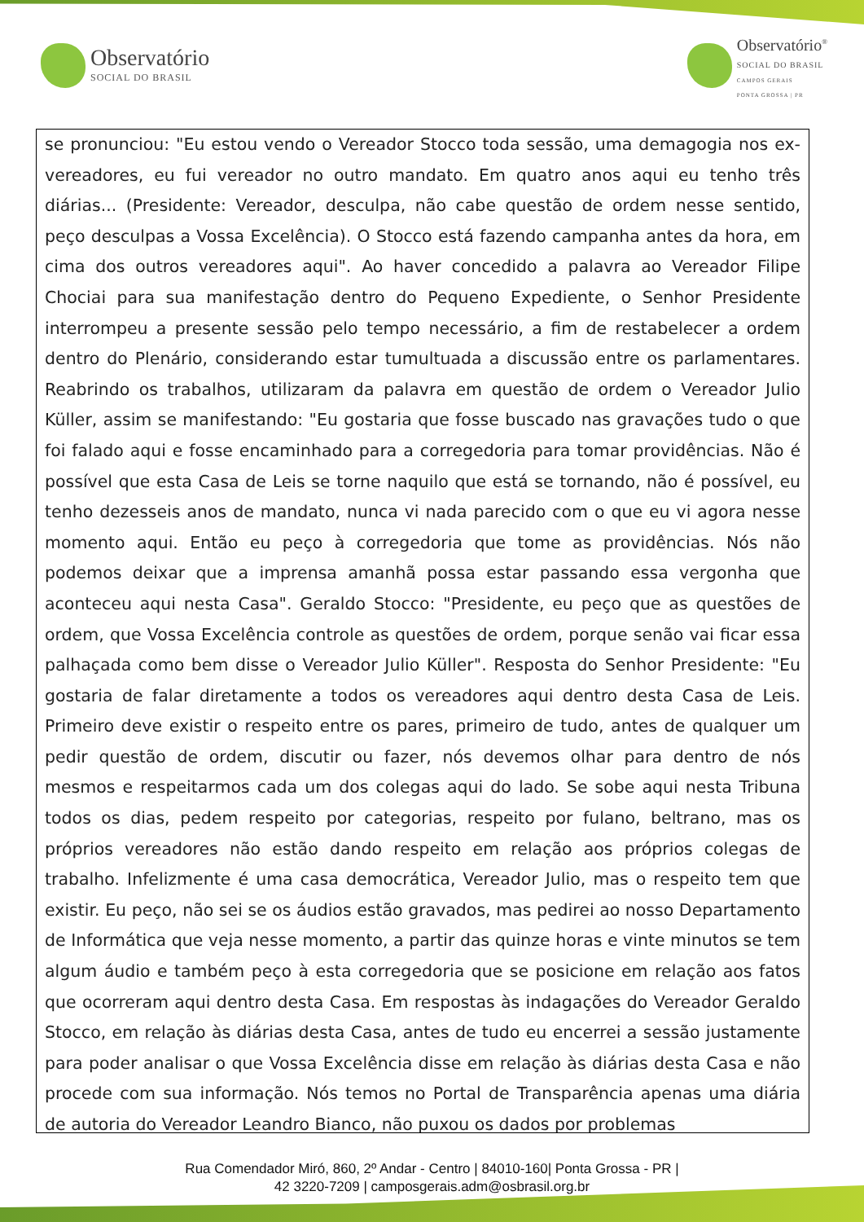Observatório
SOCIAL DO BRASIL
Observatório<sup>®</sup>
SOCIAL DO BRASIL
CAMPOS GERAIS
PONTA GROSSA | PR
se pronunciou: "Eu estou vendo o Vereador Stocco toda sessão, uma demagogia nos ex-vereadores, eu fui vereador no outro mandato. Em quatro anos aqui eu tenho três diárias... (Presidente: Vereador, desculpa, não cabe questão de ordem nesse sentido, peço desculpas a Vossa Excelência). O Stocco está fazendo campanha antes da hora, em cima dos outros vereadores aqui". Ao haver concedido a palavra ao Vereador Filipe Chociai para sua manifestação dentro do Pequeno Expediente, o Senhor Presidente interrompeu a presente sessão pelo tempo necessário, a fim de restabelecer a ordem dentro do Plenário, considerando estar tumultuada a discussão entre os parlamentares. Reabrindo os trabalhos, utilizaram da palavra em questão de ordem o Vereador Julio Küller, assim se manifestando: "Eu gostaria que fosse buscado nas gravações tudo o que foi falado aqui e fosse encaminhado para a corregedoria para tomar providências. Não é possível que esta Casa de Leis se torne naquilo que está se tornando, não é possível, eu tenho dezesseis anos de mandato, nunca vi nada parecido com o que eu vi agora nesse momento aqui. Então eu peço à corregedoria que tome as providências. Nós não podemos deixar que a imprensa amanhã possa estar passando essa vergonha que aconteceu aqui nesta Casa". Geraldo Stocco: "Presidente, eu peço que as questões de ordem, que Vossa Excelência controle as questões de ordem, porque senão vai ficar essa palhaçada como bem disse o Vereador Julio Küller". Resposta do Senhor Presidente: "Eu gostaria de falar diretamente a todos os vereadores aqui dentro desta Casa de Leis. Primeiro deve existir o respeito entre os pares, primeiro de tudo, antes de qualquer um pedir questão de ordem, discutir ou fazer, nós devemos olhar para dentro de nós mesmos e respeitarmos cada um dos colegas aqui do lado. Se sobe aqui nesta Tribuna todos os dias, pedem respeito por categorias, respeito por fulano, beltrano, mas os próprios vereadores não estão dando respeito em relação aos próprios colegas de trabalho. Infelizmente é uma casa democrática, Vereador Julio, mas o respeito tem que existir. Eu peço, não sei se os áudios estão gravados, mas pedirei ao nosso Departamento de Informática que veja nesse momento, a partir das quinze horas e vinte minutos se tem algum áudio e também peço à esta corregedoria que se posicione em relação aos fatos que ocorreram aqui dentro desta Casa. Em respostas às indagações do Vereador Geraldo Stocco, em relação às diárias desta Casa, antes de tudo eu encerrei a sessão justamente para poder analisar o que Vossa Excelência disse em relação às diárias desta Casa e não procede com sua informação. Nós temos no Portal de Transparência apenas uma diária de autoria do Vereador Leandro Bianco, não puxou os dados por problemas
Rua Comendador Miró, 860, 2º Andar - Centro | 84010-160| Ponta Grossa - PR |
42 3220-7209 | camposgerais.adm@osbrasil.org.br